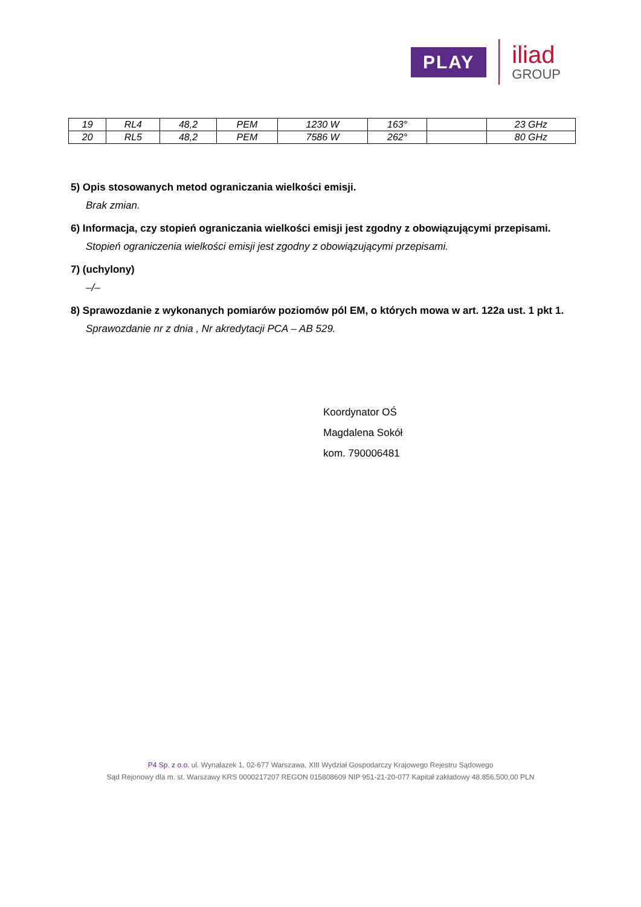PLAY
iliad
GROUP
| 19 | RL4 | 48,2 | PEM | 1230 W | 163° | | 23 GHz |
| 20 | RL5 | 48,2 | PEM | 7586 W | 262° | | 80 GHz |
5) Opis stosowanych metod ograniczania wielkości emisji.
Brak zmian.
6) Informacja, czy stopień ograniczania wielkości emisji jest zgodny z obowiązującymi przepisami.
Stopień ograniczenia wielkości emisji jest zgodny z obowiązującymi przepisami.
7) (uchylony)
–/–
8) Sprawozdanie z wykonanych pomiarów poziomów pól EM, o których mowa w art. 122a ust. 1 pkt 1.
Sprawozdanie nr z dnia , Nr akredytacji PCA – AB 529.
Koordynator OŚ
Magdalena Sokół
kom. 790006481
P4 Sp. z o.o. ul. Wynalazek 1, 02-677 Warszawa, XIII Wydział Gospodarczy Krajowego Rejestru Sądowego
Sąd Rejonowy dla m. st. Warszawy KRS 0000217207 REGON 015808609 NIP 951-21-20-077 Kapitał zakładowy 48.856.500,00 PLN